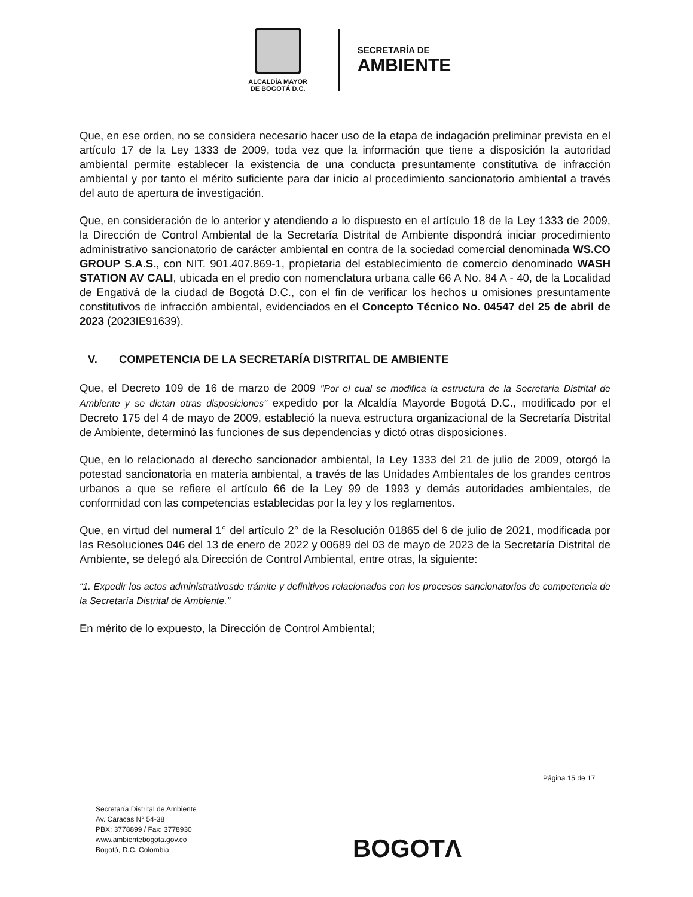ALCALDÍA MAYOR
DE BOGOTÁ D.C.
SECRETARÍA DE
AMBIENTE
Que, en ese orden, no se considera necesario hacer uso de la etapa de indagación preliminar prevista en el artículo 17 de la Ley 1333 de 2009, toda vez que la información que tiene a disposición la autoridad ambiental permite establecer la existencia de una conducta presuntamente constitutiva de infracción ambiental y por tanto el mérito suficiente para dar inicio al procedimiento sancionatorio ambiental a través del auto de apertura de investigación.
Que, en consideración de lo anterior y atendiendo a lo dispuesto en el artículo 18 de la Ley 1333 de 2009, la Dirección de Control Ambiental de la Secretaría Distrital de Ambiente dispondrá iniciar procedimiento administrativo sancionatorio de carácter ambiental en contra de la sociedad comercial denominada WS.CO GROUP S.A.S., con NIT. 901.407.869-1, propietaria del establecimiento de comercio denominado WASH STATION AV CALI, ubicada en el predio con nomenclatura urbana calle 66 A No. 84 A - 40, de la Localidad de Engativá de la ciudad de Bogotá D.C., con el fin de verificar los hechos u omisiones presuntamente constitutivos de infracción ambiental, evidenciados en el Concepto Técnico No. 04547 del 25 de abril de 2023 (2023IE91639).
V. COMPETENCIA DE LA SECRETARÍA DISTRITAL DE AMBIENTE
Que, el Decreto 109 de 16 de marzo de 2009 "Por el cual se modifica la estructura de la Secretaría Distrital de Ambiente y se dictan otras disposiciones" expedido por la Alcaldía Mayorde Bogotá D.C., modificado por el Decreto 175 del 4 de mayo de 2009, estableció la nueva estructura organizacional de la Secretaría Distrital de Ambiente, determinó las funciones de sus dependencias y dictó otras disposiciones.
Que, en lo relacionado al derecho sancionador ambiental, la Ley 1333 del 21 de julio de 2009, otorgó la potestad sancionatoria en materia ambiental, a través de las Unidades Ambientales de los grandes centros urbanos a que se refiere el artículo 66 de la Ley 99 de 1993 y demás autoridades ambientales, de conformidad con las competencias establecidas por la ley y los reglamentos.
Que, en virtud del numeral 1° del artículo 2° de la Resolución 01865 del 6 de julio de 2021, modificada por las Resoluciones 046 del 13 de enero de 2022 y 00689 del 03 de mayo de 2023 de la Secretaría Distrital de Ambiente, se delegó ala Dirección de Control Ambiental, entre otras, la siguiente:
“1. Expedir los actos administrativosde trámite y definitivos relacionados con los procesos sancionatorios de competencia de la Secretaría Distrital de Ambiente.”
En mérito de lo expuesto, la Dirección de Control Ambiental;
Página 15 de 17
Secretaría Distrital de Ambiente
Av. Caracas N° 54-38
PBX: 3778899 / Fax: 3778930
www.ambientebogota.gov.co
Bogotá, D.C. Colombia
BOGOTΛ